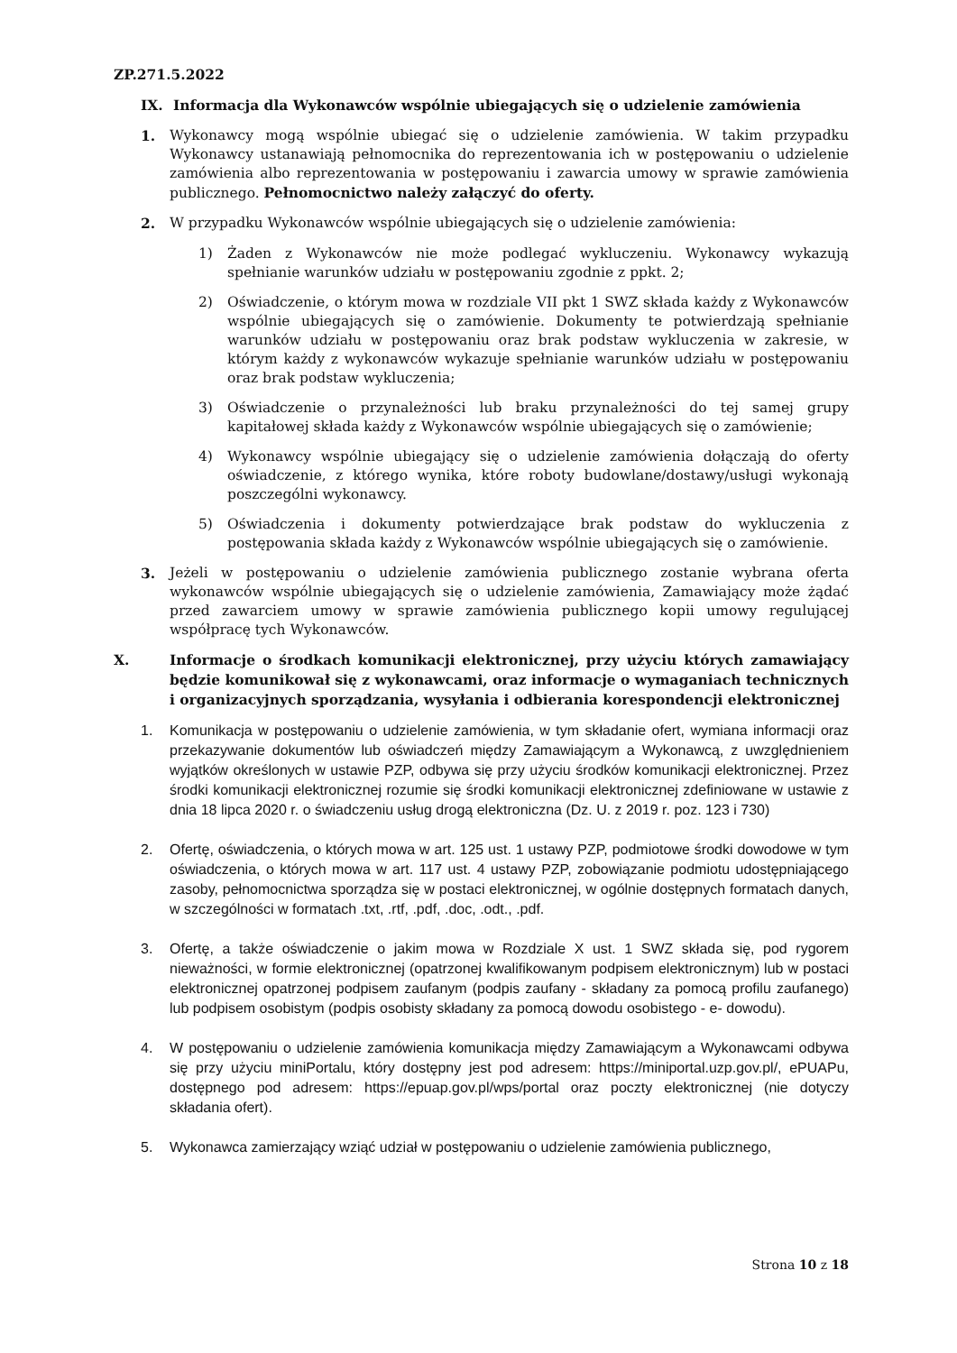ZP.271.5.2022
IX. Informacja dla Wykonawców wspólnie ubiegających się o udzielenie zamówienia
1. Wykonawcy mogą wspólnie ubiegać się o udzielenie zamówienia. W takim przypadku Wykonawcy ustanawiają pełnomocnika do reprezentowania ich w postępowaniu o udzielenie zamówienia albo reprezentowania w postępowaniu i zawarcia umowy w sprawie zamówienia publicznego. Pełnomocnictwo należy załączyć do oferty.
2. W przypadku Wykonawców wspólnie ubiegających się o udzielenie zamówienia:
1) Żaden z Wykonawców nie może podlegać wykluczeniu. Wykonawcy wykazują spełnianie warunków udziału w postępowaniu zgodnie z ppkt. 2;
2) Oświadczenie, o którym mowa w rozdziale VII pkt 1 SWZ składa każdy z Wykonawców wspólnie ubiegających się o zamówienie. Dokumenty te potwierdzają spełnianie warunków udziału w postępowaniu oraz brak podstaw wykluczenia w zakresie, w którym każdy z wykonawców wykazuje spełnianie warunków udziału w postępowaniu oraz brak podstaw wykluczenia;
3) Oświadczenie o przynależności lub braku przynależności do tej samej grupy kapitałowej składa każdy z Wykonawców wspólnie ubiegających się o zamówienie;
4) Wykonawcy wspólnie ubiegający się o udzielenie zamówienia dołączają do oferty oświadczenie, z którego wynika, które roboty budowlane/dostawy/usługi wykonają poszczególni wykonawcy.
5) Oświadczenia i dokumenty potwierdzające brak podstaw do wykluczenia z postępowania składa każdy z Wykonawców wspólnie ubiegających się o zamówienie.
3. Jeżeli w postępowaniu o udzielenie zamówienia publicznego zostanie wybrana oferta wykonawców wspólnie ubiegających się o udzielenie zamówienia, Zamawiający może żądać przed zawarciem umowy w sprawie zamówienia publicznego kopii umowy regulującej współpracę tych Wykonawców.
X. Informacje o środkach komunikacji elektronicznej, przy użyciu których zamawiający będzie komunikował się z wykonawcami, oraz informacje o wymaganiach technicznych i organizacyjnych sporządzania, wysyłania i odbierania korespondencji elektronicznej
1. Komunikacja w postępowaniu o udzielenie zamówienia, w tym składanie ofert, wymiana informacji oraz przekazywanie dokumentów lub oświadczeń między Zamawiającym a Wykonawcą, z uwzględnieniem wyjątków określonych w ustawie PZP, odbywa się przy użyciu środków komunikacji elektronicznej. Przez środki komunikacji elektronicznej rozumie się środki komunikacji elektronicznej zdefiniowane w ustawie z dnia 18 lipca 2020 r. o świadczeniu usług drogą elektroniczna (Dz. U. z 2019 r. poz. 123 i 730)
2. Ofertę, oświadczenia, o których mowa w art. 125 ust. 1 ustawy PZP, podmiotowe środki dowodowe w tym oświadczenia, o których mowa w art. 117 ust. 4 ustawy PZP, zobowiązanie podmiotu udostępniającego zasoby, pełnomocnictwa sporządza się w postaci elektronicznej, w ogólnie dostępnych formatach danych, w szczególności w formatach .txt, .rtf, .pdf, .doc, .odt., .pdf.
3. Ofertę, a także oświadczenie o jakim mowa w Rozdziale X ust. 1 SWZ składa się, pod rygorem nieważności, w formie elektronicznej (opatrzonej kwalifikowanym podpisem elektronicznym) lub w postaci elektronicznej opatrzonej podpisem zaufanym (podpis zaufany - składany za pomocą profilu zaufanego) lub podpisem osobistym (podpis osobisty składany za pomocą dowodu osobistego - e- dowodu).
4. W postępowaniu o udzielenie zamówienia komunikacja między Zamawiającym a Wykonawcami odbywa się przy użyciu miniPortalu, który dostępny jest pod adresem: https://miniportal.uzp.gov.pl/, ePUAPu, dostępnego pod adresem: https://epuap.gov.pl/wps/portal oraz poczty elektronicznej (nie dotyczy składania ofert).
5. Wykonawca zamierzający wziąć udział w postępowaniu o udzielenie zamówienia publicznego,
Strona 10 z 18